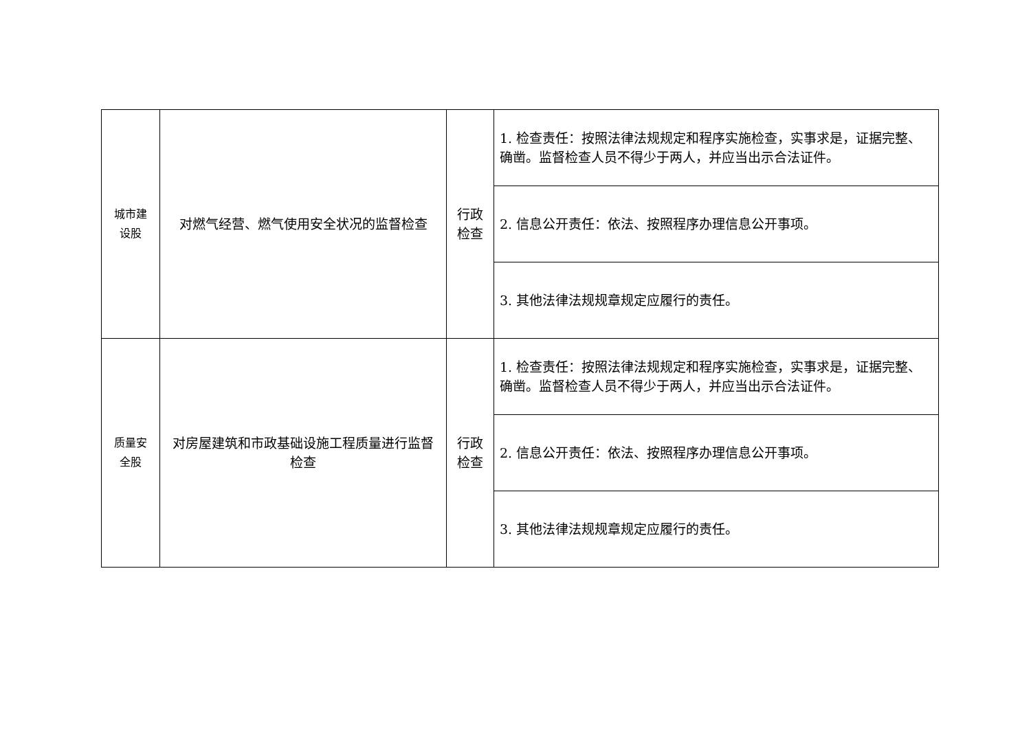| 城市建 设股 | 对燃气经营、燃气使用安全状况的监督检查 | 行政 检查 | 1. 检查责任：按照法律法规规定和程序实施检查，实事求是，证据完整、确凿。监督检查人员不得少于两人，并应当出示合法证件。 |
| | | | 2. 信息公开责任：依法、按照程序办理信息公开事项。 |
| | | | 3. 其他法律法规规章规定应履行的责任。 |
| 质量安 全股 | 对房屋建筑和市政基础设施工程质量进行监督检查 | 行政 检查 | 1. 检查责任：按照法律法规规定和程序实施检查，实事求是，证据完整、确凿。监督检查人员不得少于两人，并应当出示合法证件。 |
| | | | 2. 信息公开责任：依法、按照程序办理信息公开事项。 |
| | | | 3. 其他法律法规规章规定应履行的责任。 |